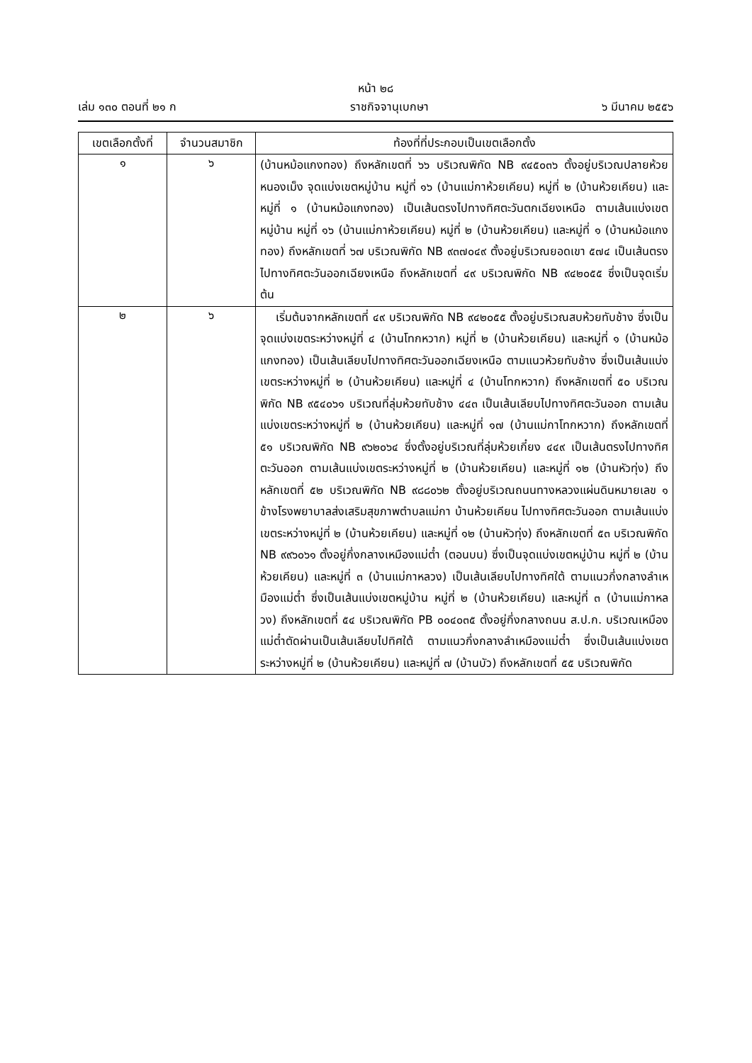หน้า ๒๘
เล่ม ๑๓๐ ตอนที่ ๒๑ ก ราชกิจจานุเบกษา ๖ มีนาคม ๒๕๕๖
| เขตเลือกตั้งที่ | จำนวนสมาชิก | ท้องที่ที่ประกอบเป็นเขตเลือกตั้ง |
| --- | --- | --- |
| ๑ | ๖ | (บ้านหม้อแกงทอง) ถึงหลักเขตที่ ๖๖ บริเวณพิกัด NB ๙๔๕๐๓๖ ตั้งอยู่บริเวณปลายห้วยหนองเม็ง จุดแบ่งเขตหมู่บ้าน หมู่ที่ ๑๖ (บ้านแม่กาห้วยเคียน) หมู่ที่ ๒ (บ้านห้วยเคียน) และหมู่ที่ ๑ (บ้านหม้อแกงทอง) เป็นเส้นตรงไปทางทิศตะวันตกเฉียงเหนือ ตามเส้นแบ่งเขตหมู่บ้าน หมู่ที่ ๑๖ (บ้านแม่กาห้วยเคียน) หมู่ที่ ๒ (บ้านห้วยเคียน) และหมู่ที่ ๑ (บ้านหม้อแกงทอง) ถึงหลักเขตที่ ๖๗ บริเวณพิกัด NB ๙๓๗๐๔๙ ตั้งอยู่บริเวณยอดเขา ๕๗๔ เป็นเส้นตรงไปทางทิศตะวันออกเฉียงเหนือ ถึงหลักเขตที่ ๔๙ บริเวณพิกัด NB ๙๔๒๐๕๕ ซึ่งเป็นจุดเริ่มต้น |
| ๒ | ๖ | เริ่มต้นจากหลักเขตที่ ๔๙ บริเวณพิกัด NB ๙๔๒๐๕๕ ตั้งอยู่บริเวณสบห้วยทับช้าง ซึ่งเป็นจุดแบ่งเขตระหว่างหมู่ที่ ๔ (บ้านโทกหวาก) หมู่ที่ ๒ (บ้านห้วยเคียน) และหมู่ที่ ๑ (บ้านหม้อแกงทอง) เป็นเส้นเลียบไปทางทิศตะวันออกเฉียงเหนือ ตามแนวห้วยทับช้าง ซึ่งเป็นเส้นแบ่งเขตระหว่างหมู่ที่ ๒ (บ้านห้วยเคียน) และหมู่ที่ ๔ (บ้านโทกหวาก) ถึงหลักเขตที่ ๕๐ บริเวณพิกัด NB ๙๕๔๐๖๑ บริเวณที่ลุ่มห้วยทับช้าง ๔๔๓ เป็นเส้นเลียบไปทางทิศตะวันออก ตามเส้นแบ่งเขตระหว่างหมู่ที่ ๒ (บ้านห้วยเคียน) และหมู่ที่ ๑๗ (บ้านแม่กาโทกหวาก) ถึงหลักเขตที่ ๕๑ บริเวณพิกัด NB ๙๖๒๐๖๔ ซึ่งตั้งอยู่บริเวณที่ลุ่มห้วยเกี๋ยง ๔๔๙ เป็นเส้นตรงไปทางทิศตะวันออก ตามเส้นแบ่งเขตระหว่างหมู่ที่ ๒ (บ้านห้วยเคียน) และหมู่ที่ ๑๒ (บ้านหัวทุ่ง) ถึงหลักเขตที่ ๕๒ บริเวณพิกัด NB ๙๘๘๐๖๒ ตั้งอยู่บริเวณถนนทางหลวงแผ่นดินหมายเลข ๑ ข้างโรงพยาบาลส่งเสริมสุขภาพตำบลแม่กา บ้านห้วยเคียน ไปทางทิศตะวันออก ตามเส้นแบ่งเขตระหว่างหมู่ที่ ๒ (บ้านห้วยเคียน) และหมู่ที่ ๑๒ (บ้านหัวทุ่ง) ถึงหลักเขตที่ ๕๓ บริเวณพิกัด NB ๙๙๖๐๖๑ ตั้งอยู่กึ่งกลางเหมืองแม่ต๋ำ (ตอนบน) ซึ่งเป็นจุดแบ่งเขตหมู่บ้าน หมู่ที่ ๒ (บ้านห้วยเคียน) และหมู่ที่ ๓ (บ้านแม่กาหลวง) เป็นเส้นเลียบไปทางทิศใต้ ตามแนวกึ่งกลางลำเหมืองแม่ต๋ำ ซึ่งเป็นเส้นแบ่งเขตหมู่บ้าน หมู่ที่ ๒ (บ้านห้วยเคียน) และหมู่ที่ ๓ (บ้านแม่กาหลวง) ถึงหลักเขตที่ ๕๔ บริเวณพิกัด PB ๐๐๔๐๓๕ ตั้งอยู่กึ่งกลางถนน ส.ป.ก. บริเวณเหมืองแม่ต๋ำตัดผ่านเป็นเส้นเลียบไปทิศใต้ ตามแนวกึ่งกลางลำเหมืองแม่ต๋ำ ซึ่งเป็นเส้นแบ่งเขตระหว่างหมู่ที่ ๒ (บ้านห้วยเคียน) และหมู่ที่ ๗ (บ้านบัว) ถึงหลักเขตที่ ๕๕ บริเวณพิกัด |